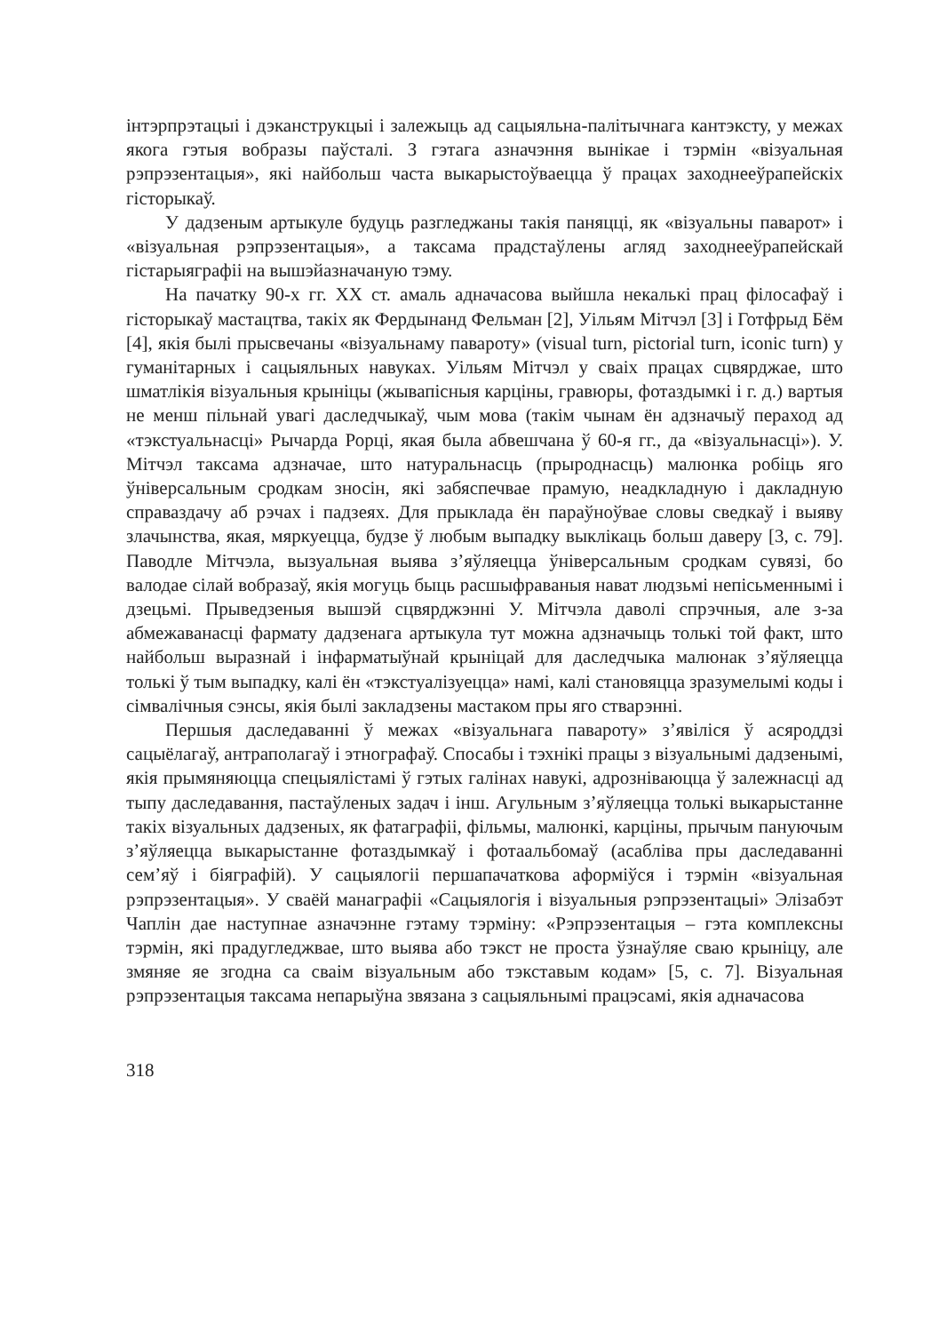інтэрпрэтацыі і дэканструкцыі і залежыць ад сацыяльна-палітычнага кантэксту, у межах якога гэтыя вобразы паўсталі. З гэтага азначэння вынікае і тэрмін «візуальная рэпрэзентацыя», які найбольш часта выкарыстоўваецца ў працах заходнееўрапейскіх гісторыкаў.
У дадзеным артыкуле будуць разгледжаны такія паняцці, як «візуальны паварот» і «візуальная рэпрэзентацыя», а таксама прадстаўлены агляд заходнееўрапейскай гістарыяграфіі на вышэйазначаную тэму.
На пачатку 90-х гг. ХХ ст. амаль адначасова выйшла некалькі прац філосафаў і гісторыкаў мастацтва, такіх як Фердынанд Фельман [2], Уільям Мітчэл [3] і Готфрыд Бём [4], якія былі прысвечаны «візуальнаму павароту» (visual turn, pictorial turn, iconic turn) у гуманітарных і сацыяльных навуках. Уільям Мітчэл у сваіх працах сцвярджае, што шматлікія візуальныя крыніцы (жывапісныя карціны, гравюры, фотаздымкі і г. д.) вартыя не менш пільнай увагі даследчыкаў, чым мова (такім чынам ён адзначыў пераход ад «тэкстуальнасці» Рычарда Рорці, якая была абвешчана ў 60-я гг., да «візуальнасці»). У. Мітчэл таксама адзначае, што натуральнасць (прыроднасць) малюнка робіць яго ўніверсальным сродкам зносін, які забяспечвае прамую, неадкладную і дакладную справаздачу аб рэчах і падзеях. Для прыклада ён параўноўвае словы сведкаў і выяву злачынства, якая, мяркуецца, будзе ў любым выпадку выклікаць больш даверу [3, с. 79]. Паводле Мітчэла, вызуальная выява з’яўляецца ўніверсальным сродкам сувязі, бо валодае сілай вобразаў, якія могуць быць расшыфраваныя нават людзьмі непісьменнымі і дзецьмі. Прыведзеныя вышэй сцвярджэнні У. Мітчэла даволі спрэчныя, але з-за абмежаванасці фармату дадзенага артыкула тут можна адзначыць толькі той факт, што найбольш выразнай і інфарматыўнай крыніцай для даследчыка малюнак з’яўляецца толькі ў тым выпадку, калі ён «тэкстуалізуецца» намі, калі становяцца зразумелымі коды і сімвалічныя сэнсы, якія былі закладзены мастаком пры яго стварэнні.
Першыя даследаванні ў межах «візуальнага павароту» з’явіліся ў асяроддзі сацыёлагаў, антраполагаў і этнографаў. Спосабы і тэхнікі працы з візуальнымі дадзенымі, якія прымяняюцца спецыялістамі ў гэтых галінах навукі, адрозніваюцца ў залежнасці ад тыпу даследавання, пастаўленых задач і інш. Агульным з’яўляецца толькі выкарыстанне такіх візуальных дадзеных, як фатаграфіі, фільмы, малюнкі, карціны, прычым пануючым з’яўляецца выкарыстанне фотаздымкаў і фотаальбомаў (асабліва пры даследаванні сем’яў і біяграфій). У сацыялогіі першапачаткова аформіўся і тэрмін «візуальная рэпрэзентацыя». У сваёй манаграфіі «Сацыялогія і візуальныя рэпрэзентацыі» Элізабэт Чаплін дае наступнае азначэнне гэтаму тэрміну: «Рэпрэзентацыя – гэта комплексны тэрмін, які прадугледжвае, што выява або тэкст не проста ўзнаўляе сваю крыніцу, але змяняе яе згодна са сваім візуальным або тэкставым кодам» [5, с. 7]. Візуальная рэпрэзентацыя таксама непарыўна звязана з сацыяльнымі працэсамі, якія адначасова
318